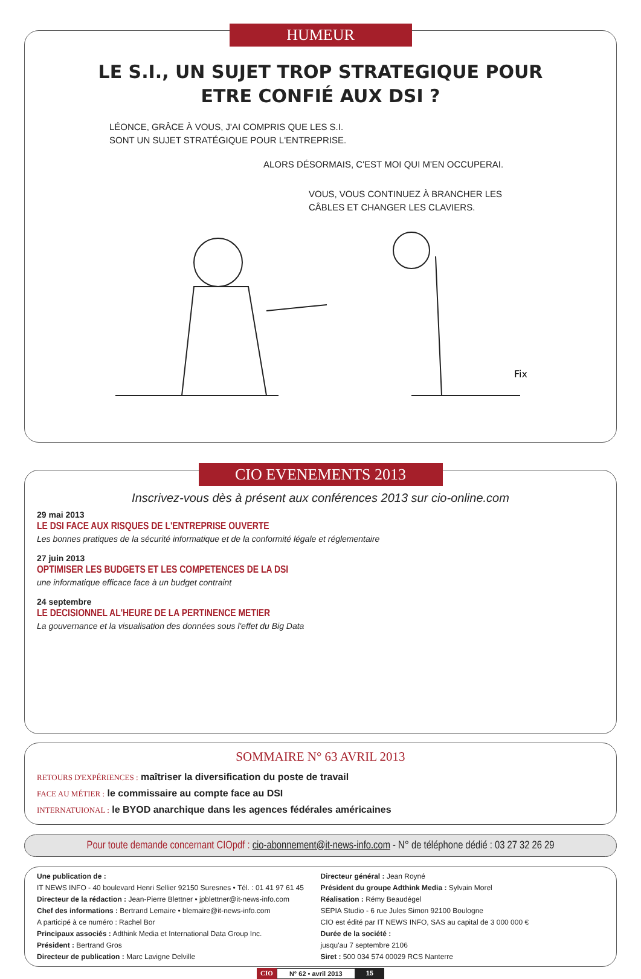HUMEUR
LE S.I., UN SUJET TROP STRATEGIQUE POUR
ETRE CONFIÉ AUX DSI ?
LÉONCE, GRÂCE À VOUS, J'AI COMPRIS QUE LES S.I.
SONT UN SUJET STRATÉGIQUE POUR L'ENTREPRISE.
ALORS DÉSORMAIS, C'EST MOI QUI M'EN OCCUPERAI.
VOUS, VOUS CONTINUEZ À BRANCHER LES
CÂBLES ET CHANGER LES CLAVIERS.
Fix
CIO EVENEMENTS 2013
Inscrivez-vous dès à présent aux conférences 2013 sur cio-online.com
29 mai 2013
LE DSI FACE AUX RISQUES DE L'ENTREPRISE OUVERTE
Les bonnes pratiques de la sécurité informatique et de la conformité légale et réglementaire
27 juin 2013
OPTIMISER LES BUDGETS ET LES COMPETENCES DE LA DSI
une informatique efficace face à un budget contraint
24 septembre
LE DECISIONNEL AL'HEURE DE LA PERTINENCE METIER
La gouvernance et la visualisation des données sous l'effet du Big Data
SOMMAIRE N° 63 AVRIL 2013
RETOURS D'EXPÉRIENCES : maîtriser la diversification du poste de travail
FACE AU MÉTIER : le commissaire au compte face au DSI
INTERNATUIONAL : le BYOD anarchique dans les agences fédérales américaines
Pour toute demande concernant CIOpdf : cio-abonnement@it-news-info.com - N° de téléphone dédié : 03 27 32 26 29
Une publication de :
IT NEWS INFO - 40 boulevard Henri Sellier 92150 Suresnes • Tél. : 01 41 97 61 45
Directeur de la rédaction : Jean-Pierre Blettner • jpblettner@it-news-info.com
Chef des informations : Bertrand Lemaire • blemaire@it-news-info.com
A participé à ce numéro : Rachel Bor
Principaux associés : Adthink Media et International Data Group Inc.
Président : Bertrand Gros
Directeur de publication : Marc Lavigne Delville
Directeur général : Jean Royné
Président du groupe Adthink Media : Sylvain Morel
Réalisation : Rémy Beaudégel
SEPIA Studio - 6 rue Jules Simon 92100 Boulogne
CIO est édité par IT NEWS INFO, SAS au capital de 3 000 000 €
Durée de la société :
jusqu'au 7 septembre 2106
Siret : 500 034 574 00029 RCS Nanterre
CIO N° 62 • avril 2013 15